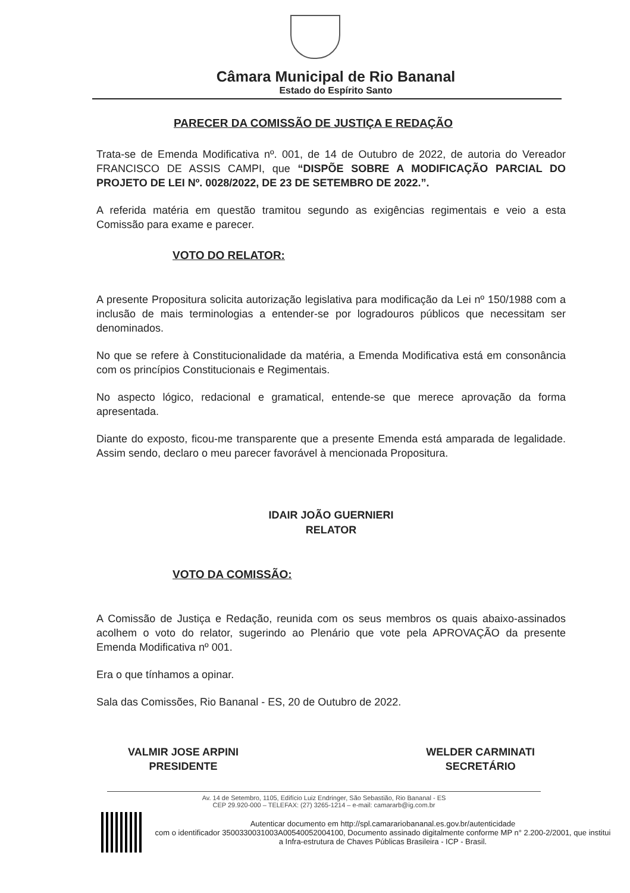Câmara Municipal de Rio Bananal
Estado do Espírito Santo
PARECER DA COMISSÃO DE JUSTIÇA E REDAÇÃO
Trata-se de Emenda Modificativa nº. 001, de 14 de Outubro de 2022, de autoria do Vereador FRANCISCO DE ASSIS CAMPI, que “DISPÕE SOBRE A MODIFICAÇÃO PARCIAL DO PROJETO DE LEI Nº. 0028/2022, DE 23 DE SETEMBRO DE 2022.”.
A referida matéria em questão tramitou segundo as exigências regimentais e veio a esta Comissão para exame e parecer.
VOTO DO RELATOR:
A presente Propositura solicita autorização legislativa para modificação da Lei nº 150/1988 com a inclusão de mais terminologias a entender-se por logradouros públicos que necessitam ser denominados.
No que se refere à Constitucionalidade da matéria, a Emenda Modificativa está em consonância com os princípios Constitucionais e Regimentais.
No aspecto lógico, redacional e gramatical, entende-se que merece aprovação da forma apresentada.
Diante do exposto, ficou-me transparente que a presente Emenda está amparada de legalidade. Assim sendo, declaro o meu parecer favorável à mencionada Propositura.
IDAIR JOÃO GUERNIERI
RELATOR
VOTO DA COMISSÃO:
A Comissão de Justiça e Redação, reunida com os seus membros os quais abaixo-assinados acolhem o voto do relator, sugerindo ao Plenário que vote pela APROVAÇÃO da presente Emenda Modificativa nº 001.
Era o que tínhamos a opinar.
Sala das Comissões, Rio Bananal - ES, 20 de Outubro de 2022.
VALMIR JOSE ARPINI
PRESIDENTE
WELDER CARMINATI
SECRETÁRIO
Av. 14 de Setembro, 1105, Edifício Luiz Endringer, São Sebastião, Rio Bananal - ES
CEP 29.920-000 – TELEFAX: (27) 3265-1214 – e-mail: camararb@ig.com.br
Autenticar documento em http://spl.camarariobananal.es.gov.br/autenticidade
com o identificador 3500330031003A00540052004100, Documento assinado digitalmente conforme MP n° 2.200-2/2001, que institui a Infra-estrutura de Chaves Públicas Brasileira - ICP - Brasil.